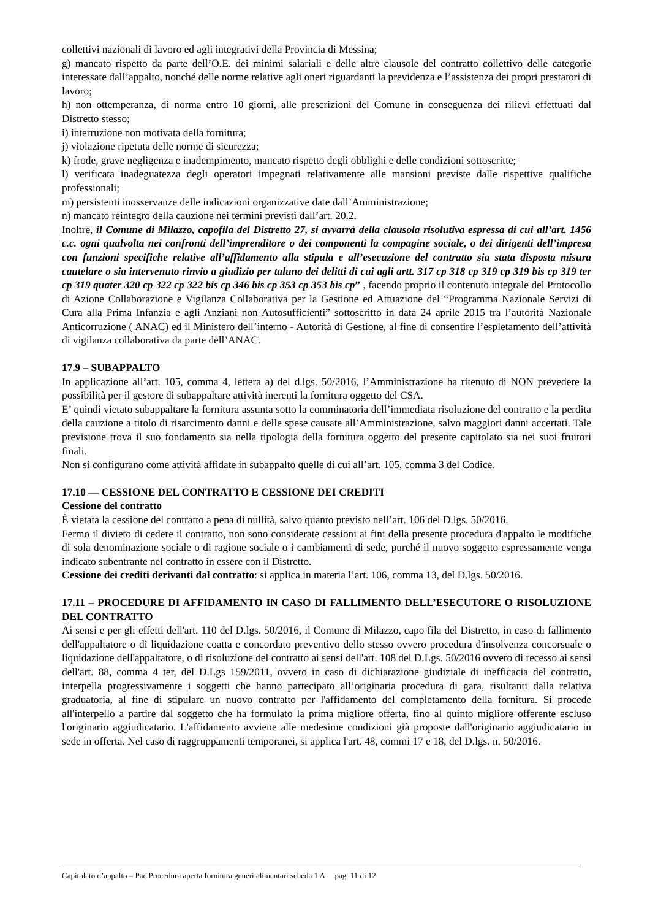collettivi nazionali di lavoro ed agli integrativi della Provincia di Messina;
g) mancato rispetto da parte dell’O.E. dei minimi salariali e delle altre clausole del contratto collettivo delle categorie interessate dall’appalto, nonché delle norme relative agli oneri riguardanti la previdenza e l’assistenza dei propri prestatori di lavoro;
h) non ottemperanza, di norma entro 10 giorni, alle prescrizioni del Comune in conseguenza dei rilievi effettuati dal Distretto stesso;
i) interruzione non motivata della fornitura;
j) violazione ripetuta delle norme di sicurezza;
k) frode, grave negligenza e inadempimento, mancato rispetto degli obblighi e delle condizioni sottoscritte;
l) verificata inadeguatezza degli operatori impegnati relativamente alle mansioni previste dalle rispettive qualifiche professionali;
m) persistenti inosservanze delle indicazioni organizzative date dall’Amministrazione;
n) mancato reintegro della cauzione nei termini previsti dall’art. 20.2.
Inoltre, il Comune di Milazzo, capofila del Distretto 27, si avvarrà della clausola risolutiva espressa di cui all’art. 1456 c.c. ogni qualvolta nei confronti dell’imprenditore o dei componenti la compagine sociale, o dei dirigenti dell’impresa con funzioni specifiche relative all’affidamento alla stipula e all’esecuzione del contratto sia stata disposta misura cautelare o sia intervenuto rinvio a giudizio per taluno dei delitti di cui agli artt. 317 cp 318 cp 319 cp 319 bis cp 319 ter cp 319 quater 320 cp 322 cp 322 bis cp 346 bis cp 353 cp 353 bis cp” , facendo proprio il contenuto integrale del Protocollo di Azione Collaborazione e Vigilanza Collaborativa per la Gestione ed Attuazione del “Programma Nazionale Servizi di Cura alla Prima Infanzia e agli Anziani non Autosufficienti” sottoscritto in data 24 aprile 2015 tra l’autorità Nazionale Anticorruzione ( ANAC) ed il Ministero dell’interno - Autorità di Gestione, al fine di consentire l’espletamento dell’attività di vigilanza collaborativa da parte dell’ANAC.
17.9 – SUBAPPALTO
In applicazione all’art. 105, comma 4, lettera a) del d.lgs. 50/2016, l’Amministrazione ha ritenuto di NON prevedere la possibilità per il gestore di subappaltare attività inerenti la fornitura oggetto del CSA.
E’ quindi vietato subappaltare la fornitura assunta sotto la comminatoria dell’immediata risoluzione del contratto e la perdita della cauzione a titolo di risarcimento danni e delle spese causate all’Amministrazione, salvo maggiori danni accertati. Tale previsione trova il suo fondamento sia nella tipologia della fornitura oggetto del presente capitolato sia nei suoi fruitori finali.
Non si configurano come attività affidate in subappalto quelle di cui all’art. 105, comma 3 del Codice.
17.10 — CESSIONE DEL CONTRATTO E CESSIONE DEI CREDITI
Cessione del contratto
È vietata la cessione del contratto a pena di nullità, salvo quanto previsto nell’art. 106 del D.lgs. 50/2016.
Fermo il divieto di cedere il contratto, non sono considerate cessioni ai fini della presente procedura d'appalto le modifiche di sola denominazione sociale o di ragione sociale o i cambiamenti di sede, purché il nuovo soggetto espressamente venga indicato subentrante nel contratto in essere con il Distretto.
Cessione dei crediti derivanti dal contratto: si applica in materia l’art. 106, comma 13, del D.lgs. 50/2016.
17.11 – PROCEDURE DI AFFIDAMENTO IN CASO DI FALLIMENTO DELL’ESECUTORE O RISOLUZIONE DEL CONTRATTO
Ai sensi e per gli effetti dell'art. 110 del D.lgs. 50/2016, il Comune di Milazzo, capo fila del Distretto, in caso di fallimento dell'appaltatore o di liquidazione coatta e concordato preventivo dello stesso ovvero procedura d'insolvenza concorsuale o liquidazione dell'appaltatore, o di risoluzione del contratto ai sensi dell'art. 108 del D.Lgs. 50/2016 ovvero di recesso ai sensi dell'art. 88, comma 4 ter, del D.Lgs 159/2011, ovvero in caso di dichiarazione giudiziale di inefficacia del contratto, interpella progressivamente i soggetti che hanno partecipato all’originaria procedura di gara, risultanti dalla relativa graduatoria, al fine di stipulare un nuovo contratto per l'affidamento del completamento della fornitura. Si procede all'interpello a partire dal soggetto che ha formulato la prima migliore offerta, fino al quinto migliore offerente escluso l'originario aggiudicatario. L'affidamento avviene alle medesime condizioni già proposte dall'originario aggiudicatario in sede in offerta. Nel caso di raggruppamenti temporanei, si applica l'art. 48, commi 17 e 18, del D.lgs. n. 50/2016.
Capitolato d’appalto – Pac Procedura aperta fornitura generi alimentari scheda 1 A pag. 11 di 12